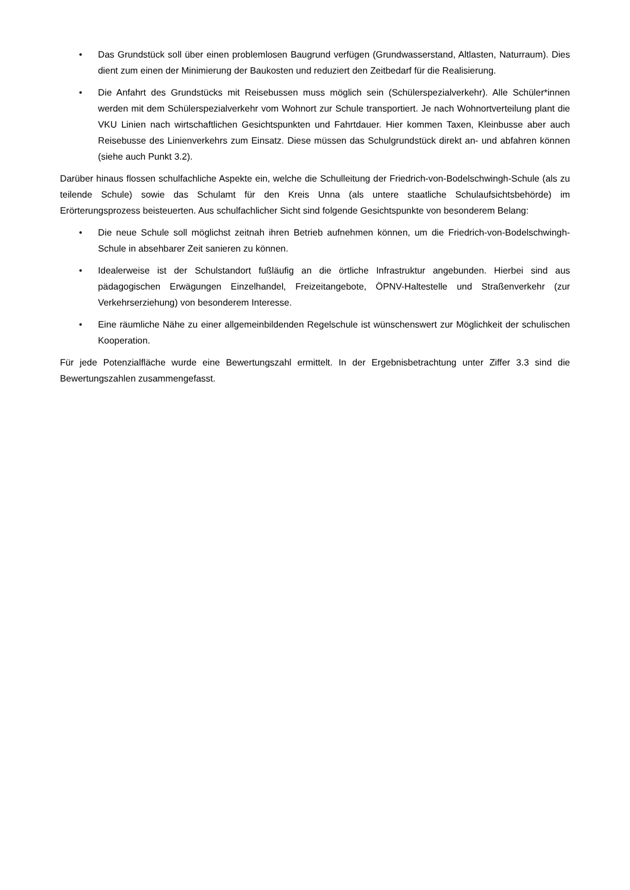• Das Grundstück soll über einen problemlosen Baugrund verfügen (Grundwasserstand, Altlasten, Naturraum). Dies dient zum einen der Minimierung der Baukosten und reduziert den Zeitbedarf für die Realisierung.
• Die Anfahrt des Grundstücks mit Reisebussen muss möglich sein (Schülerspezialverkehr). Alle Schüler*innen werden mit dem Schülerspezialverkehr vom Wohnort zur Schule transportiert. Je nach Wohnortverteilung plant die VKU Linien nach wirtschaftlichen Gesichtspunkten und Fahrtdauer. Hier kommen Taxen, Kleinbusse aber auch Reisebusse des Linienverkehrs zum Einsatz. Diese müssen das Schulgrundstück direkt an- und abfahren können (siehe auch Punkt 3.2).
Darüber hinaus flossen schulfachliche Aspekte ein, welche die Schulleitung der Friedrich-von-Bodelschwingh-Schule (als zu teilende Schule) sowie das Schulamt für den Kreis Unna (als untere staatliche Schulaufsichtsbehörde) im Erörterungsprozess beisteuerten. Aus schulfachlicher Sicht sind folgende Gesichtspunkte von besonderem Belang:
• Die neue Schule soll möglichst zeitnah ihren Betrieb aufnehmen können, um die Friedrich-von-Bodelschwingh-Schule in absehbarer Zeit sanieren zu können.
• Idealerweise ist der Schulstandort fußläufig an die örtliche Infrastruktur angebunden. Hierbei sind aus pädagogischen Erwägungen Einzelhandel, Freizeitangebote, ÖPNV-Haltestelle und Straßenverkehr (zur Verkehrserziehung) von besonderem Interesse.
• Eine räumliche Nähe zu einer allgemeinbildenden Regelschule ist wünschenswert zur Möglichkeit der schulischen Kooperation.
Für jede Potenzialfläche wurde eine Bewertungszahl ermittelt. In der Ergebnisbetrachtung unter Ziffer 3.3 sind die Bewertungszahlen zusammengefasst.